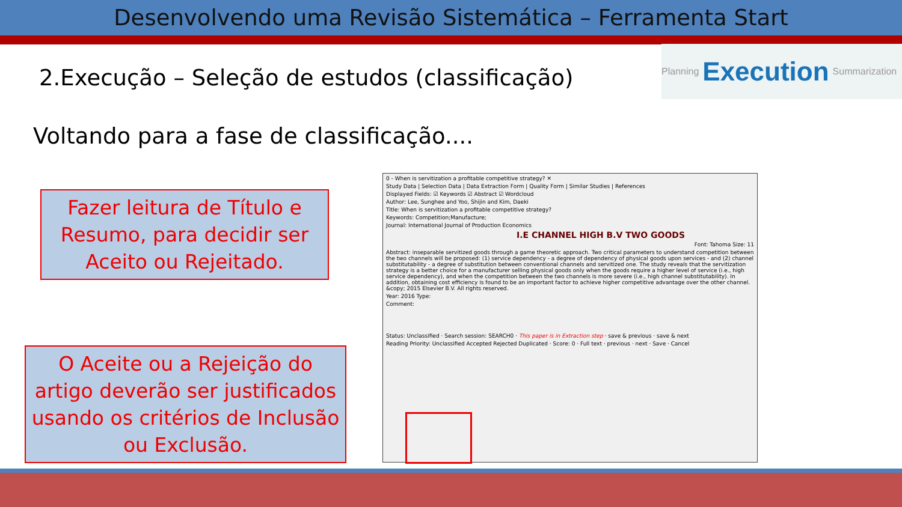Desenvolvendo uma Revisão Sistemática – Ferramenta Start
2.Execução – Seleção de estudos (classificação)
Planning Execution Summarization
Voltando para a fase de classificação....
Fazer leitura de Título e Resumo, para decidir ser Aceito ou Rejeitado.
O Aceite ou a Rejeição do artigo deverão ser justificados usando os critérios de Inclusão ou Exclusão.
0 - When is servitization a profitable competitive strategy? ✕
Study Data | Selection Data | Data Extraction Form | Quality Form | Similar Studies | References
Displayed Fields: ☑ Keywords ☑ Abstract ☑ Wordcloud
Author: Lee, Sunghee and Yoo, Shijin and Kim, Daeki
Title: When is servitization a profitable competitive strategy?
Keywords: Competition;Manufacture;
Journal: International Journal of Production Economics
I.E CHANNEL HIGH B.V TWO GOODS
Font: Tahoma Size: 11
Abstract: inseparable servitized goods through a game theoretic approach. Two critical parameters to understand competition between the two channels will be proposed: (1) service dependency - a degree of dependency of physical goods upon services - and (2) channel substitutability - a degree of substitution between conventional channels and servitized one. The study reveals that the servitization strategy is a better choice for a manufacturer selling physical goods only when the goods require a higher level of service (i.e., high service dependency), and when the competition between the two channels is more severe (i.e., high channel substitutability). In addition, obtaining cost efficiency is found to be an important factor to achieve higher competitive advantage over the other channel. &copy; 2015 Elsevier B.V. All rights reserved.
Year: 2016 Type:
Comment:
Status: Unclassified · Search session: SEARCH0 · This paper is in Extraction step · save & previous · save & next
Reading Priority: Unclassified Accepted Rejected Duplicated · Score: 0 · Full text · previous · next · Save · Cancel